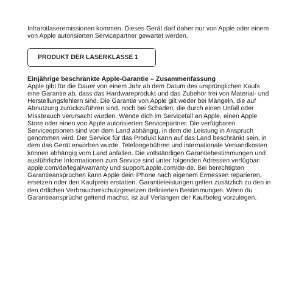Infrarotlaseremissionen kommen. Dieses Gerät darf daher nur von Apple oder einem von Apple autorisierten Servicepartner gewartet werden.
PRODUKT DER LASERKLASSE 1
Einjährige beschränkte Apple-Garantie – Zusammenfassung
Apple gibt für die Dauer von einem Jahr ab dem Datum des ursprünglichen Kaufs eine Garantie ab, dass das Hardwareprodukt und das Zubehör frei von Material- und Herstellungsfehlern sind. Die Garantie von Apple gilt weder bei Mängeln, die auf Abnutzung zurückzuführen sind, noch bei Schäden, die durch einen Unfall oder Missbrauch verursacht wurden. Wende dich im Servicefall an Apple, einen Apple Store oder einen von Apple autorisierten Servicepartner. Die verfügbaren Serviceoptionen sind von dem Land abhängig, in dem die Leistung in Anspruch genommen wird. Der Service für das Produkt kann auf das Land beschränkt sein, in dem das Gerät erworben wurde. Telefongebühren und internationale Versandkosten können abhängig vom Land anfallen. Die vollständigen Garantiebestimmungen und ausführliche Informationen zum Service sind unter folgenden Adressen verfügbar: apple.com/de/legal/warranty und support.apple.com/de-de. Bei berechtigten Garantieansprüchen kann Apple dein iPhone nach eigenem Ermessen reparieren, ersetzen oder den Kaufpreis erstatten. Garantieleistungen gelten zusätzlich zu den in den örtlichen Verbraucherschutzgesetzen definierten Bestimmungen. Wenn du Garantieansprüche geltend machst, ist auf Verlangen der Kaufbeleg vorzulegen.